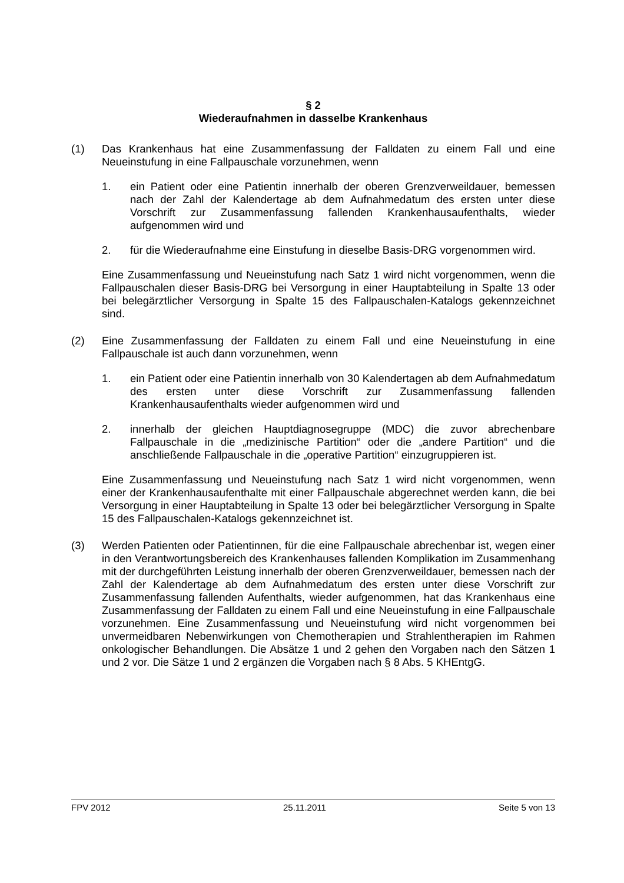§ 2
Wiederaufnahmen in dasselbe Krankenhaus
(1) Das Krankenhaus hat eine Zusammenfassung der Falldaten zu einem Fall und eine Neueinstufung in eine Fallpauschale vorzunehmen, wenn
1. ein Patient oder eine Patientin innerhalb der oberen Grenzverweildauer, bemessen nach der Zahl der Kalendertage ab dem Aufnahmedatum des ersten unter diese Vorschrift zur Zusammenfassung fallenden Krankenhausaufenthalts, wieder aufgenommen wird und
2. für die Wiederaufnahme eine Einstufung in dieselbe Basis-DRG vorgenommen wird.
Eine Zusammenfassung und Neueinstufung nach Satz 1 wird nicht vorgenommen, wenn die Fallpauschalen dieser Basis-DRG bei Versorgung in einer Hauptabteilung in Spalte 13 oder bei belegärztlicher Versorgung in Spalte 15 des Fallpauschalen-Katalogs gekennzeichnet sind.
(2) Eine Zusammenfassung der Falldaten zu einem Fall und eine Neueinstufung in eine Fallpauschale ist auch dann vorzunehmen, wenn
1. ein Patient oder eine Patientin innerhalb von 30 Kalendertagen ab dem Aufnahmedatum des ersten unter diese Vorschrift zur Zusammenfassung fallenden Krankenhausaufenthalts wieder aufgenommen wird und
2. innerhalb der gleichen Hauptdiagnosegruppe (MDC) die zuvor abrechenbare Fallpauschale in die „medizinische Partition“ oder die „andere Partition“ und die anschließende Fallpauschale in die „operative Partition“ einzugruppieren ist.
Eine Zusammenfassung und Neueinstufung nach Satz 1 wird nicht vorgenommen, wenn einer der Krankenhausaufenthalte mit einer Fallpauschale abgerechnet werden kann, die bei Versorgung in einer Hauptabteilung in Spalte 13 oder bei belegärztlicher Versorgung in Spalte 15 des Fallpauschalen-Katalogs gekennzeichnet ist.
(3) Werden Patienten oder Patientinnen, für die eine Fallpauschale abrechenbar ist, wegen einer in den Verantwortungsbereich des Krankenhauses fallenden Komplikation im Zusammenhang mit der durchgeführten Leistung innerhalb der oberen Grenzverweildauer, bemessen nach der Zahl der Kalendertage ab dem Aufnahmedatum des ersten unter diese Vorschrift zur Zusammenfassung fallenden Aufenthalts, wieder aufgenommen, hat das Krankenhaus eine Zusammenfassung der Falldaten zu einem Fall und eine Neueinstufung in eine Fallpauschale vorzunehmen. Eine Zusammenfassung und Neueinstufung wird nicht vorgenommen bei unvermeidbaren Nebenwirkungen von Chemotherapien und Strahlentherapien im Rahmen onkologischer Behandlungen. Die Absätze 1 und 2 gehen den Vorgaben nach den Sätzen 1 und 2 vor. Die Sätze 1 und 2 ergänzen die Vorgaben nach § 8 Abs. 5 KHEntgG.
FPV 2012 25.11.2011 Seite 5 von 13